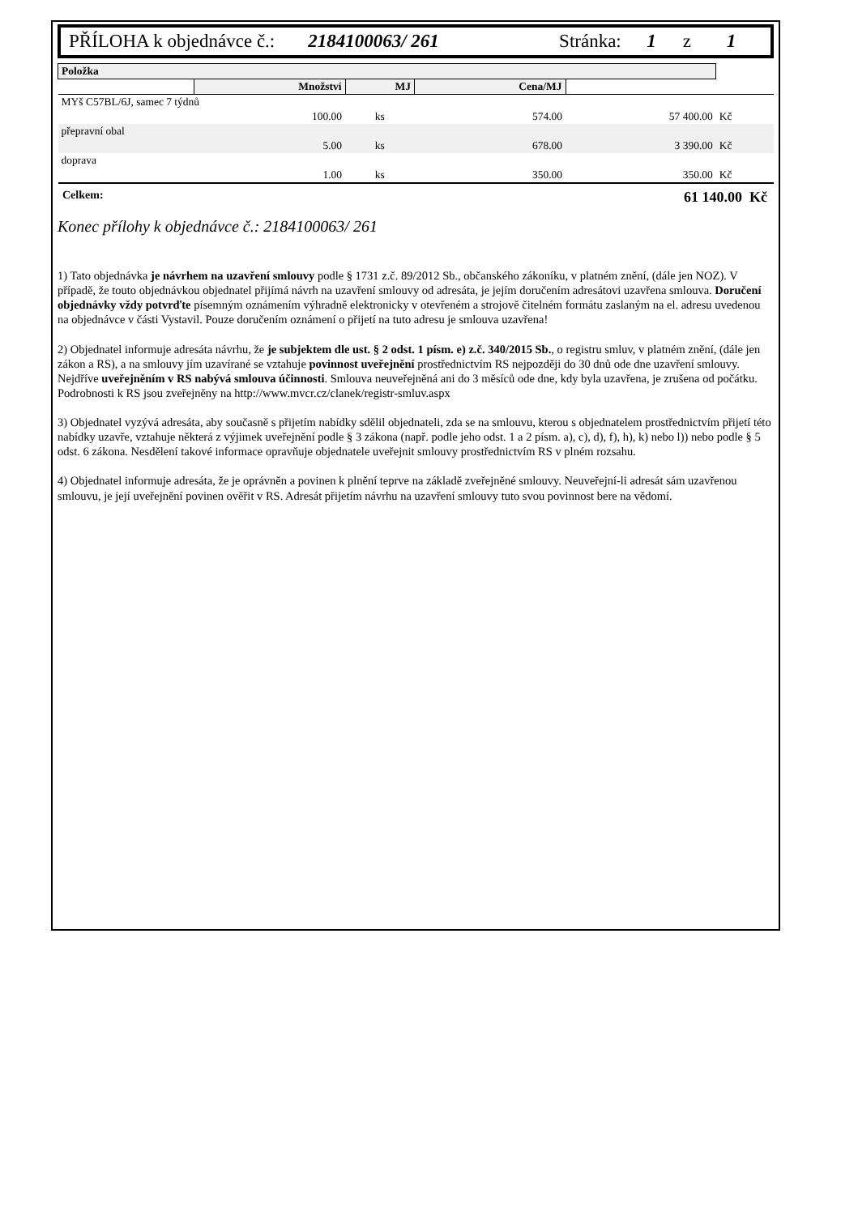PŘÍLOHA k objednávce č.: 2184100063/ 261 Stránka: 1 z 1
| Položka | | | | | |
| --- | --- | --- | --- | --- | --- |
| | Množství | MJ | Cena/MJ | | |
| MYš C57BL/6J, samec 7 týdnů | | | | | |
| | 100.00 | ks | 574.00 | 57 400.00 | Kč |
| přepravní obal | | | | | |
| | 5.00 | ks | 678.00 | 3 390.00 | Kč |
| doprava | | | | | |
| | 1.00 | ks | 350.00 | 350.00 | Kč |
Celkem: 61 140.00 Kč
Konec přílohy k objednávce č.: 2184100063/ 261
1) Tato objednávka je návrhem na uzavření smlouvy podle § 1731 z.č. 89/2012 Sb., občanského zákoníku, v platném znění, (dále jen NOZ). V případě, že touto objednávkou objednatel přijímá návrh na uzavření smlouvy od adresáta, je jejím doručením adresátovi uzavřena smlouva. Doručení objednávky vždy potvrďte písemným oznámením výhradně elektronicky v otevřeném a strojově čitelném formátu zaslaným na el. adresu uvedenou na objednávce v části Vystavil. Pouze doručením oznámení o přijetí na tuto adresu je smlouva uzavřena!
2) Objednatel informuje adresáta návrhu, že je subjektem dle ust. § 2 odst. 1 písm. e) z.č. 340/2015 Sb., o registru smluv, v platném znění, (dále jen zákon a RS), a na smlouvy jím uzavírané se vztahuje povinnost uveřejnění prostřednictvím RS nejpozději do 30 dnů ode dne uzavření smlouvy. Nejdříve uveřejněním v RS nabývá smlouva účinnosti. Smlouva neuveřejněná ani do 3 měsíců ode dne, kdy byla uzavřena, je zrušena od počátku. Podrobnosti k RS jsou zveřejněny na http://www.mvcr.cz/clanek/registr-smluv.aspx
3) Objednatel vyzývá adresáta, aby současně s přijetím nabídky sdělil objednateli, zda se na smlouvu, kterou s objednatelem prostřednictvím přijetí této nabídky uzavře, vztahuje některá z výjimek uveřejnění podle § 3 zákona (např. podle jeho odst. 1 a 2 písm. a), c), d), f), h), k) nebo l)) nebo podle § 5 odst. 6 zákona. Nesdělení takové informace opravňuje objednatele uveřejnit smlouvy prostřednictvím RS v plném rozsahu.
4) Objednatel informuje adresáta, že je oprávněn a povinen k plnění teprve na základě zveřejněné smlouvy. Neuveřejní-li adresát sám uzavřenou smlouvu, je její uveřejnění povinen ověřit v RS. Adresát přijetím návrhu na uzavření smlouvy tuto svou povinnost bere na vědomí.